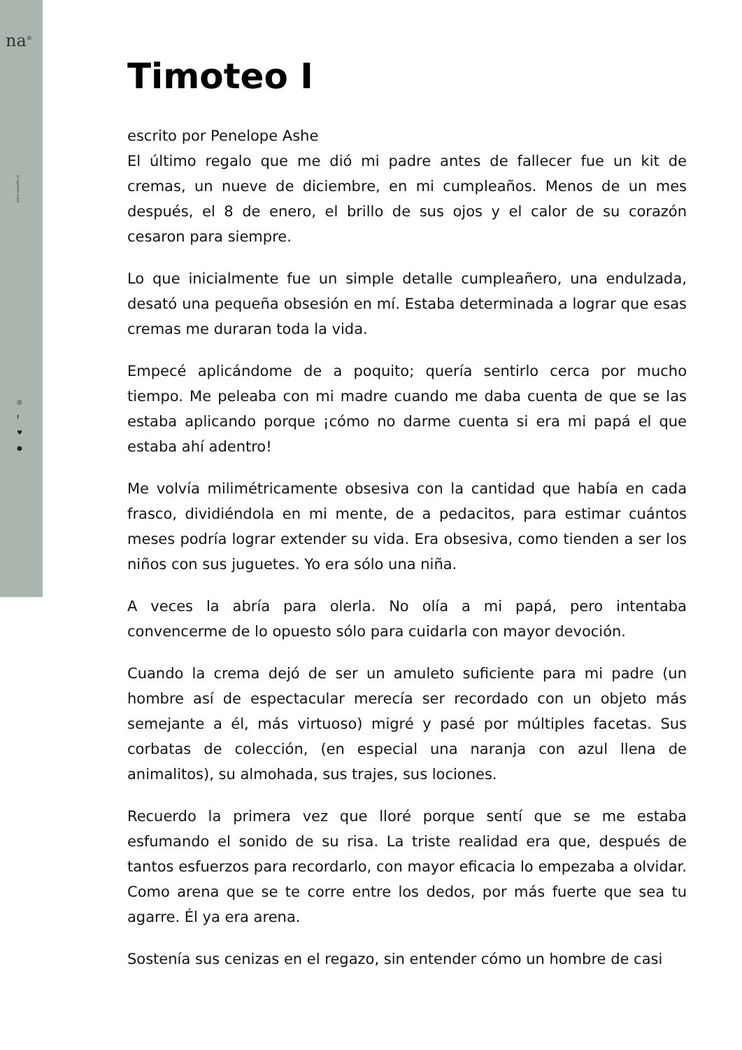na<sup>®</sup>
www.noapito.co
◎
f
♥
●
Timoteo I
escrito por Penelope Ashe
El último regalo que me dió mi padre antes de fallecer fue un kit de cremas, un nueve de diciembre, en mi cumpleaños. Menos de un mes después, el 8 de enero, el brillo de sus ojos y el calor de su corazón cesaron para siempre.
Lo que inicialmente fue un simple detalle cumpleañero, una endulzada, desató una pequeña obsesión en mí. Estaba determinada a lograr que esas cremas me duraran toda la vida.
Empecé aplicándome de a poquito; quería sentirlo cerca por mucho tiempo. Me peleaba con mi madre cuando me daba cuenta de que se las estaba aplicando porque ¡cómo no darme cuenta si era mi papá el que estaba ahí adentro!
Me volvía milimétricamente obsesiva con la cantidad que había en cada frasco, dividiéndola en mi mente, de a pedacitos, para estimar cuántos meses podría lograr extender su vida. Era obsesiva, como tienden a ser los niños con sus juguetes. Yo era sólo una niña.
A veces la abría para olerla. No olía a mi papá, pero intentaba convencerme de lo opuesto sólo para cuidarla con mayor devoción.
Cuando la crema dejó de ser un amuleto suficiente para mi padre (un hombre así de espectacular merecía ser recordado con un objeto más semejante a él, más virtuoso) migré y pasé por múltiples facetas. Sus corbatas de colección, (en especial una naranja con azul llena de animalitos), su almohada, sus trajes, sus lociones.
Recuerdo la primera vez que lloré porque sentí que se me estaba esfumando el sonido de su risa. La triste realidad era que, después de tantos esfuerzos para recordarlo, con mayor eficacia lo empezaba a olvidar. Como arena que se te corre entre los dedos, por más fuerte que sea tu agarre. Él ya era arena.
Sostenía sus cenizas en el regazo, sin entender cómo un hombre de casi